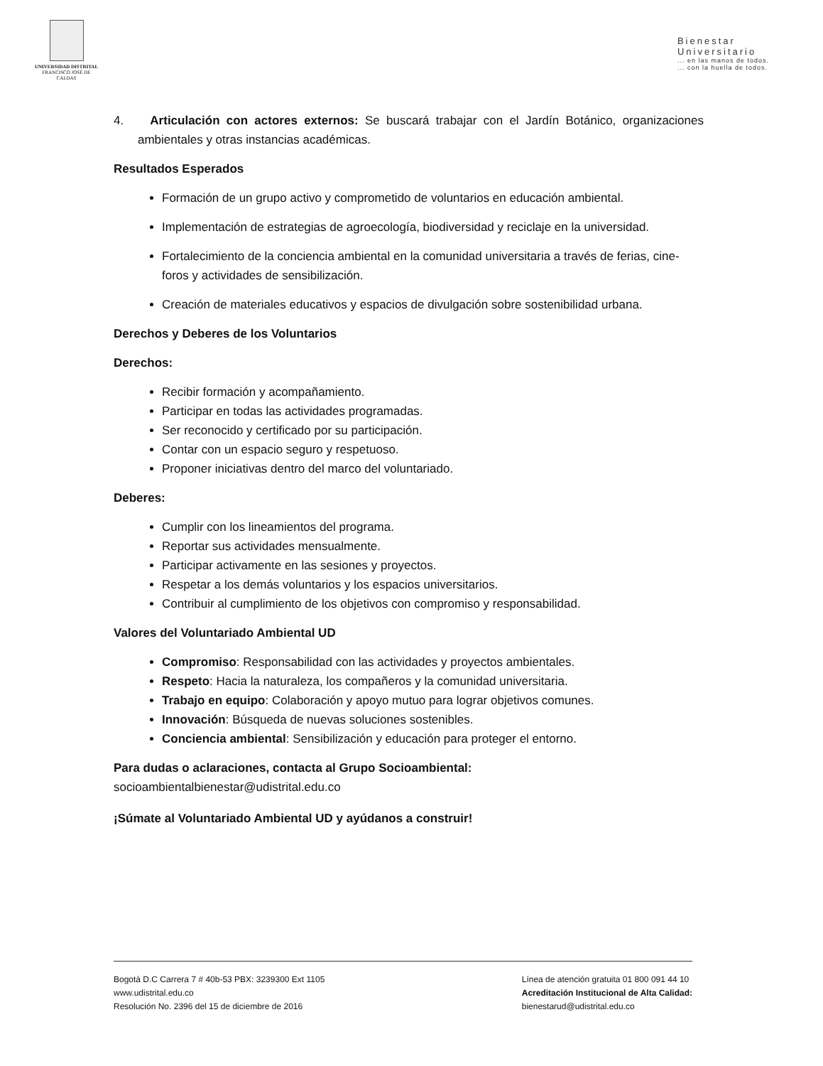UNIVERSIDAD DISTRITAL
FRANCISCO JOSÉ DE CALDAS
Bienestar
Universitario... en las manos de todos.
... con la huella de todos.
4. Articulación con actores externos: Se buscará trabajar con el Jardín Botánico, organizaciones ambientales y otras instancias académicas.
Resultados Esperados
Formación de un grupo activo y comprometido de voluntarios en educación ambiental.
Implementación de estrategias de agroecología, biodiversidad y reciclaje en la universidad.
Fortalecimiento de la conciencia ambiental en la comunidad universitaria a través de ferias, cine-foros y actividades de sensibilización.
Creación de materiales educativos y espacios de divulgación sobre sostenibilidad urbana.
Derechos y Deberes de los Voluntarios
Derechos:
Recibir formación y acompañamiento.
Participar en todas las actividades programadas.
Ser reconocido y certificado por su participación.
Contar con un espacio seguro y respetuoso.
Proponer iniciativas dentro del marco del voluntariado.
Deberes:
Cumplir con los lineamientos del programa.
Reportar sus actividades mensualmente.
Participar activamente en las sesiones y proyectos.
Respetar a los demás voluntarios y los espacios universitarios.
Contribuir al cumplimiento de los objetivos con compromiso y responsabilidad.
Valores del Voluntariado Ambiental UD
Compromiso: Responsabilidad con las actividades y proyectos ambientales.
Respeto: Hacia la naturaleza, los compañeros y la comunidad universitaria.
Trabajo en equipo: Colaboración y apoyo mutuo para lograr objetivos comunes.
Innovación: Búsqueda de nuevas soluciones sostenibles.
Conciencia ambiental: Sensibilización y educación para proteger el entorno.
Para dudas o aclaraciones, contacta al Grupo Socioambiental:
socioambientalbienestar@udistrital.edu.co
¡Súmate al Voluntariado Ambiental UD y ayúdanos a construir!
Bogotá D.C Carrera 7 # 40b-53 PBX: 3239300 Ext 1105
www.udistrital.edu.co
Resolución No. 2396 del 15 de diciembre de 2016
Línea de atención gratuita 01 800 091 44 10
Acreditación Institucional de Alta Calidad:
bienestarud@udistrital.edu.co